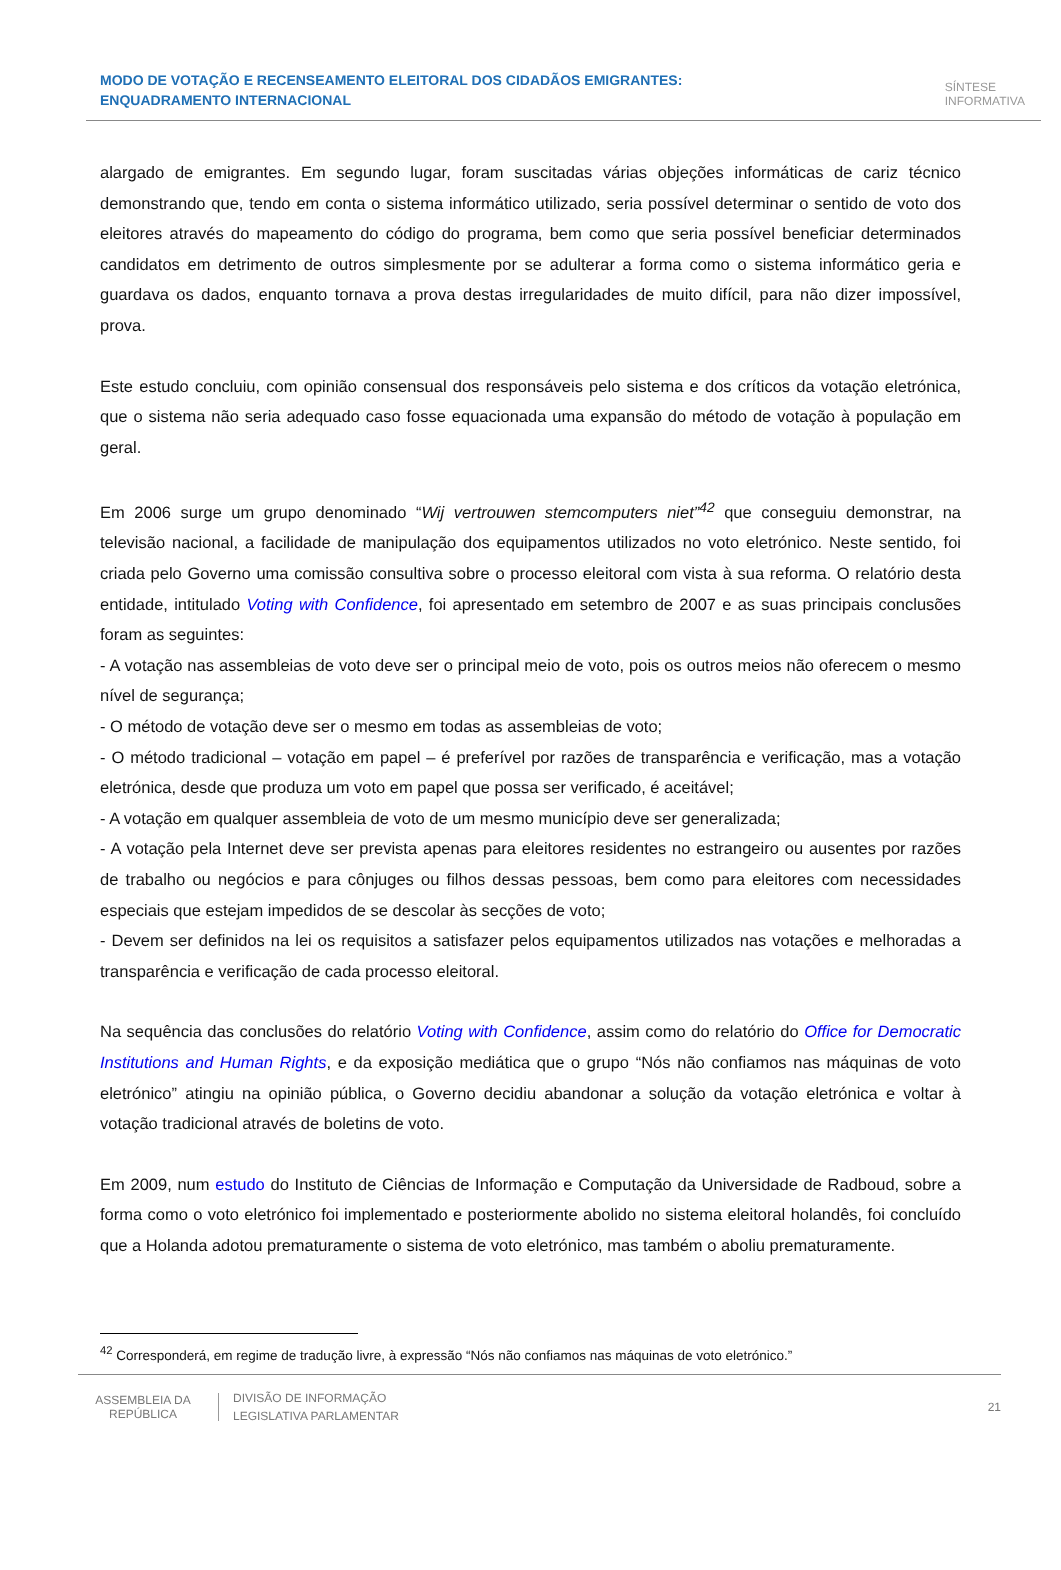MODO DE VOTAÇÃO E RECENSEAMENTO ELEITORAL DOS CIDADÃOS EMIGRANTES: ENQUADRAMENTO INTERNACIONAL
SÍNTESE
INFORMATIVA
alargado de emigrantes. Em segundo lugar, foram suscitadas várias objeções informáticas de cariz técnico demonstrando que, tendo em conta o sistema informático utilizado, seria possível determinar o sentido de voto dos eleitores através do mapeamento do código do programa, bem como que seria possível beneficiar determinados candidatos em detrimento de outros simplesmente por se adulterar a forma como o sistema informático geria e guardava os dados, enquanto tornava a prova destas irregularidades de muito difícil, para não dizer impossível, prova.
Este estudo concluiu, com opinião consensual dos responsáveis pelo sistema e dos críticos da votação eletrónica, que o sistema não seria adequado caso fosse equacionada uma expansão do método de votação à população em geral.
Em 2006 surge um grupo denominado “Wij vertrouwen stemcomputers niet”<sup>42</sup> que conseguiu demonstrar, na televisão nacional, a facilidade de manipulação dos equipamentos utilizados no voto eletrónico. Neste sentido, foi criada pelo Governo uma comissão consultiva sobre o processo eleitoral com vista à sua reforma. O relatório desta entidade, intitulado Voting with Confidence, foi apresentado em setembro de 2007 e as suas principais conclusões foram as seguintes:
- A votação nas assembleias de voto deve ser o principal meio de voto, pois os outros meios não oferecem o mesmo nível de segurança;
- O método de votação deve ser o mesmo em todas as assembleias de voto;
- O método tradicional – votação em papel – é preferível por razões de transparência e verificação, mas a votação eletrónica, desde que produza um voto em papel que possa ser verificado, é aceitável;
- A votação em qualquer assembleia de voto de um mesmo município deve ser generalizada;
- A votação pela Internet deve ser prevista apenas para eleitores residentes no estrangeiro ou ausentes por razões de trabalho ou negócios e para cônjuges ou filhos dessas pessoas, bem como para eleitores com necessidades especiais que estejam impedidos de se descolar às secções de voto;
- Devem ser definidos na lei os requisitos a satisfazer pelos equipamentos utilizados nas votações e melhoradas a transparência e verificação de cada processo eleitoral.
Na sequência das conclusões do relatório Voting with Confidence, assim como do relatório do Office for Democratic Institutions and Human Rights, e da exposição mediática que o grupo “Nós não confiamos nas máquinas de voto eletrónico” atingiu na opinião pública, o Governo decidiu abandonar a solução da votação eletrónica e voltar à votação tradicional através de boletins de voto.
Em 2009, num estudo do Instituto de Ciências de Informação e Computação da Universidade de Radboud, sobre a forma como o voto eletrónico foi implementado e posteriormente abolido no sistema eleitoral holandês, foi concluído que a Holanda adotou prematuramente o sistema de voto eletrónico, mas também o aboliu prematuramente.
<sup>42</sup> Corresponderá, em regime de tradução livre, à expressão “Nós não confiamos nas máquinas de voto eletrónico.”
ASSEMBLEIA DA REPÚBLICA
DIVISÃO DE INFORMAÇÃO
LEGISLATIVA PARLAMENTAR
21